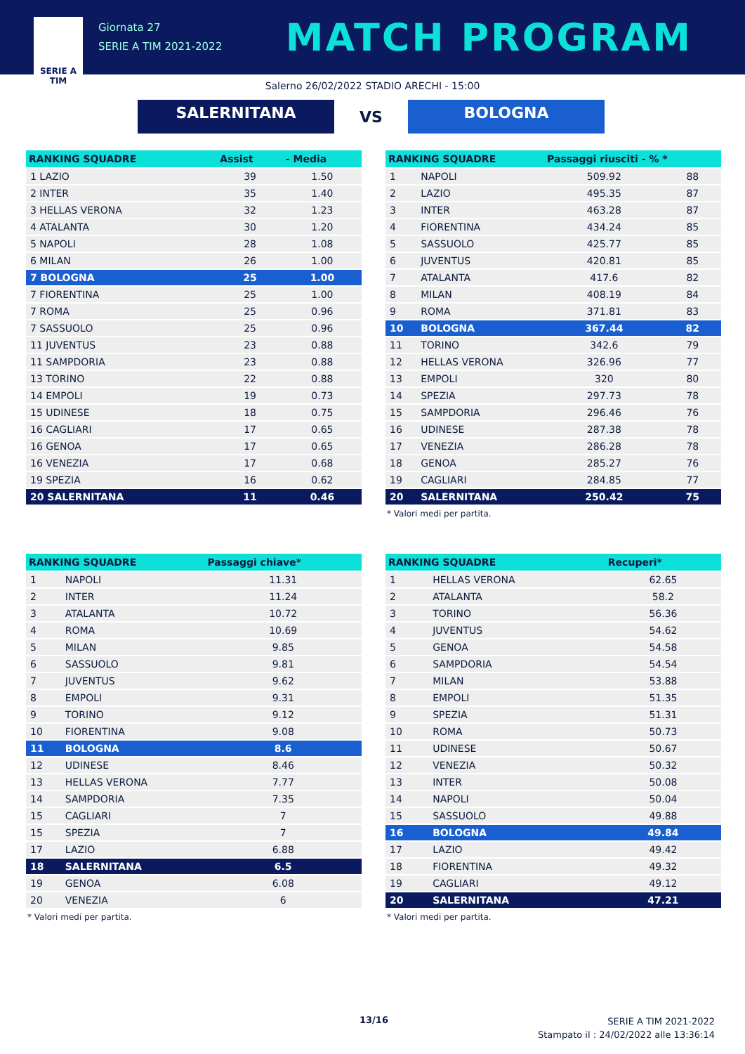SERIE A
TIM
Giornata 27
SERIE A TIM 2021-2022
MATCH PROGRAM
Salerno 26/02/2022 STADIO ARECHI - 15:00
SALERNITANA
VS
BOLOGNA
| RANKING SQUADRE | Assist | - Media |
| --- | --- | --- |
| 1 LAZIO | 39 | 1.50 |
| 2 INTER | 35 | 1.40 |
| 3 HELLAS VERONA | 32 | 1.23 |
| 4 ATALANTA | 30 | 1.20 |
| 5 NAPOLI | 28 | 1.08 |
| 6 MILAN | 26 | 1.00 |
| 7 BOLOGNA | 25 | 1.00 |
| 7 FIORENTINA | 25 | 1.00 |
| 7 ROMA | 25 | 0.96 |
| 7 SASSUOLO | 25 | 0.96 |
| 11 JUVENTUS | 23 | 0.88 |
| 11 SAMPDORIA | 23 | 0.88 |
| 13 TORINO | 22 | 0.88 |
| 14 EMPOLI | 19 | 0.73 |
| 15 UDINESE | 18 | 0.75 |
| 16 CAGLIARI | 17 | 0.65 |
| 16 GENOA | 17 | 0.65 |
| 16 VENEZIA | 17 | 0.68 |
| 19 SPEZIA | 16 | 0.62 |
| 20 SALERNITANA | 11 | 0.46 |
| RANKING SQUADRE | | Passaggi riusciti - % * | |
| --- | --- | --- | --- |
| 1 | NAPOLI | 509.92 | 88 |
| 2 | LAZIO | 495.35 | 87 |
| 3 | INTER | 463.28 | 87 |
| 4 | FIORENTINA | 434.24 | 85 |
| 5 | SASSUOLO | 425.77 | 85 |
| 6 | JUVENTUS | 420.81 | 85 |
| 7 | ATALANTA | 417.6 | 82 |
| 8 | MILAN | 408.19 | 84 |
| 9 | ROMA | 371.81 | 83 |
| 10 | BOLOGNA | 367.44 | 82 |
| 11 | TORINO | 342.6 | 79 |
| 12 | HELLAS VERONA | 326.96 | 77 |
| 13 | EMPOLI | 320 | 80 |
| 14 | SPEZIA | 297.73 | 78 |
| 15 | SAMPDORIA | 296.46 | 76 |
| 16 | UDINESE | 287.38 | 78 |
| 17 | VENEZIA | 286.28 | 78 |
| 18 | GENOA | 285.27 | 76 |
| 19 | CAGLIARI | 284.85 | 77 |
| 20 | SALERNITANA | 250.42 | 75 |
* Valori medi per partita.
| RANKING SQUADRE | | Passaggi chiave* |
| --- | --- | --- |
| 1 | NAPOLI | 11.31 |
| 2 | INTER | 11.24 |
| 3 | ATALANTA | 10.72 |
| 4 | ROMA | 10.69 |
| 5 | MILAN | 9.85 |
| 6 | SASSUOLO | 9.81 |
| 7 | JUVENTUS | 9.62 |
| 8 | EMPOLI | 9.31 |
| 9 | TORINO | 9.12 |
| 10 | FIORENTINA | 9.08 |
| 11 | BOLOGNA | 8.6 |
| 12 | UDINESE | 8.46 |
| 13 | HELLAS VERONA | 7.77 |
| 14 | SAMPDORIA | 7.35 |
| 15 | CAGLIARI | 7 |
| 15 | SPEZIA | 7 |
| 17 | LAZIO | 6.88 |
| 18 | SALERNITANA | 6.5 |
| 19 | GENOA | 6.08 |
| 20 | VENEZIA | 6 |
* Valori medi per partita.
| RANKING SQUADRE | | Recuperi* |
| --- | --- | --- |
| 1 | HELLAS VERONA | 62.65 |
| 2 | ATALANTA | 58.2 |
| 3 | TORINO | 56.36 |
| 4 | JUVENTUS | 54.62 |
| 5 | GENOA | 54.58 |
| 6 | SAMPDORIA | 54.54 |
| 7 | MILAN | 53.88 |
| 8 | EMPOLI | 51.35 |
| 9 | SPEZIA | 51.31 |
| 10 | ROMA | 50.73 |
| 11 | UDINESE | 50.67 |
| 12 | VENEZIA | 50.32 |
| 13 | INTER | 50.08 |
| 14 | NAPOLI | 50.04 |
| 15 | SASSUOLO | 49.88 |
| 16 | BOLOGNA | 49.84 |
| 17 | LAZIO | 49.42 |
| 18 | FIORENTINA | 49.32 |
| 19 | CAGLIARI | 49.12 |
| 20 | SALERNITANA | 47.21 |
* Valori medi per partita.
13/16
SERIE A TIM 2021-2022
Stampato il : 24/02/2022 alle 13:36:14